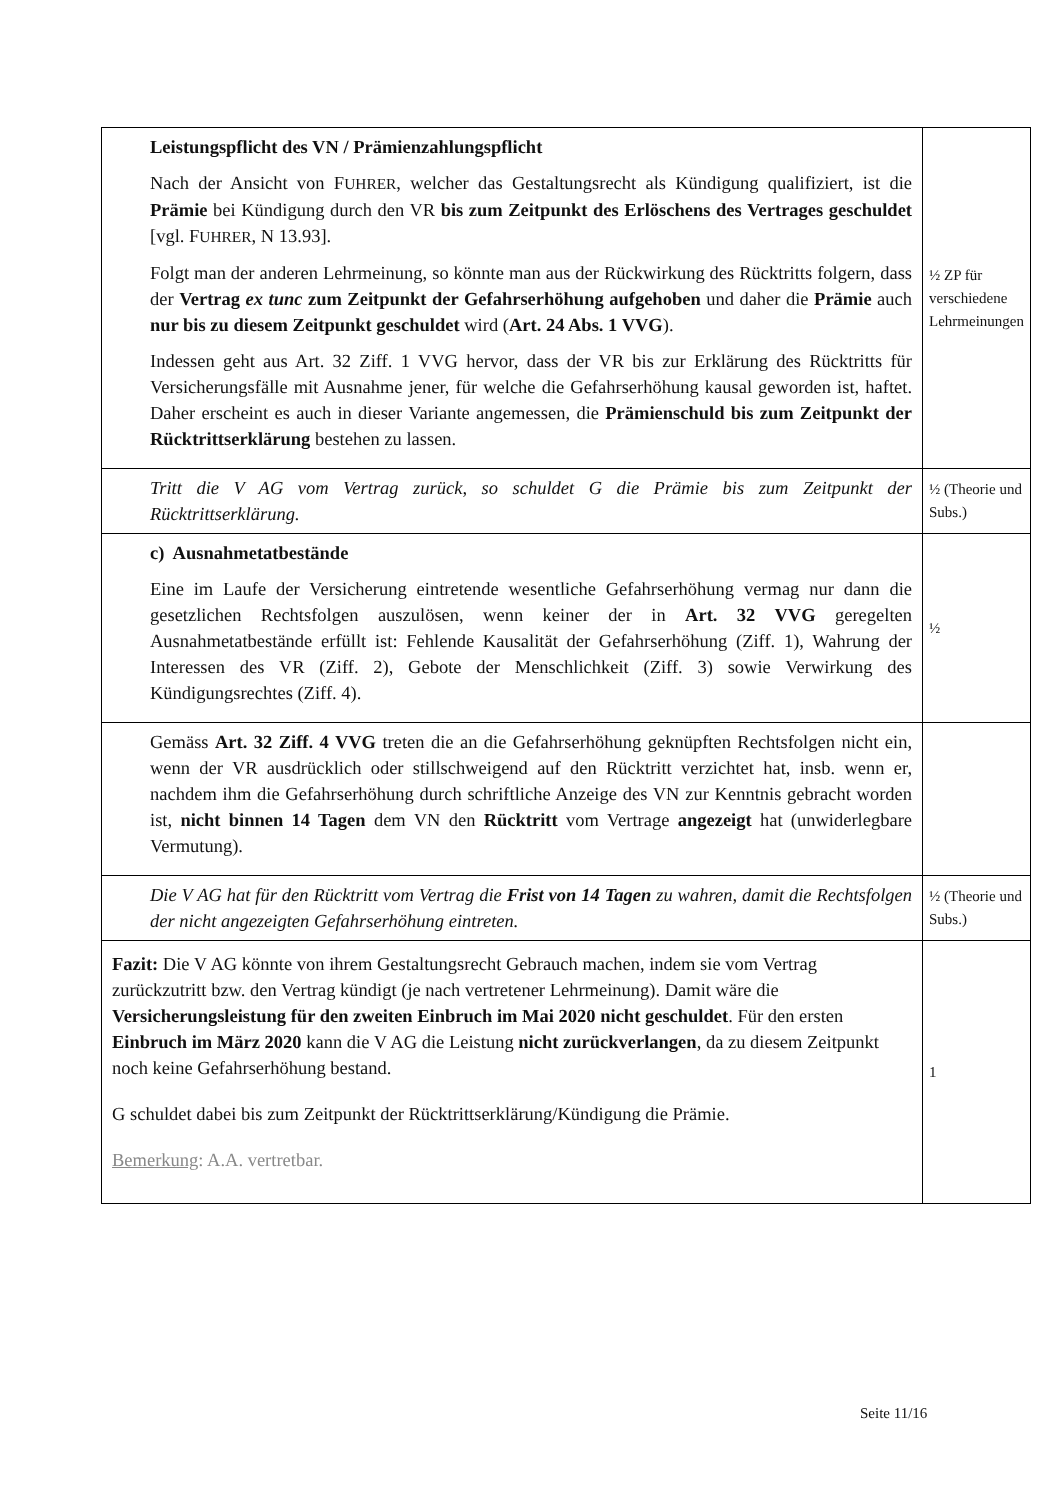| Leistungspflicht des VN / Prämienzahlungspflicht Nach der Ansicht von F UHRER , welcher das Gestaltungsrecht als Kündigung qualifiziert, ist die Prämie bei Kündigung durch den VR bis zum Zeitpunkt des Erlöschens des Vertrages geschuldet [vgl. F UHRER , N 13.93]. Folgt man der anderen Lehrmeinung, so könnte man aus der Rückwirkung des Rücktritts folgern, dass der Vertrag ex tunc zum Zeitpunkt der Gefahrserhöhung aufgehoben und daher die Prämie auch nur bis zu diesem Zeitpunkt geschuldet wird ( Art. 24 Abs. 1 VVG ). Indessen geht aus Art. 32 Ziff. 1 VVG hervor, dass der VR bis zur Erklärung des Rücktritts für Versicherungsfälle mit Ausnahme jener, für welche die Gefahrserhöhung kausal geworden ist, haftet. Daher erscheint es auch in dieser Variante angemessen, die Prämienschuld bis zum Zeitpunkt der Rücktrittserklärung bestehen zu lassen. | ½ ZP für verschiedene Lehrmeinungen |
| Tritt die V AG vom Vertrag zurück, so schuldet G die Prämie bis zum Zeitpunkt der Rücktrittserklärung. | ½ (Theorie und Subs.) |
| c) Ausnahmetatbestände Eine im Laufe der Versicherung eintretende wesentliche Gefahrserhöhung vermag nur dann die gesetzlichen Rechtsfolgen auszulösen, wenn keiner der in Art. 32 VVG geregelten Ausnahmetatbestände erfüllt ist: Fehlende Kausalität der Gefahrserhöhung (Ziff. 1), Wahrung der Interessen des VR (Ziff. 2), Gebote der Menschlichkeit (Ziff. 3) sowie Verwirkung des Kündigungsrechtes (Ziff. 4). | ½ |
| Gemäss Art. 32 Ziff. 4 VVG treten die an die Gefahrserhöhung geknüpften Rechtsfolgen nicht ein, wenn der VR ausdrücklich oder stillschweigend auf den Rücktritt verzichtet hat, insb. wenn er, nachdem ihm die Gefahrserhöhung durch schriftliche Anzeige des VN zur Kenntnis gebracht worden ist, nicht binnen 14 Tagen dem VN den Rücktritt vom Vertrage angezeigt hat (unwiderlegbare Vermutung). | |
| Die V AG hat für den Rücktritt vom Vertrag die Frist von 14 Tagen zu wahren, damit die Rechtsfolgen der nicht angezeigten Gefahrserhöhung eintreten. | ½ (Theorie und Subs.) |
| Fazit: Die V AG könnte von ihrem Gestaltungsrecht Gebrauch machen, indem sie vom Vertrag zurückzutritt bzw. den Vertrag kündigt (je nach vertretener Lehrmeinung). Damit wäre die Versicherungsleistung für den zweiten Einbruch im Mai 2020 nicht geschuldet . Für den ersten Einbruch im März 2020 kann die V AG die Leistung nicht zurückverlangen , da zu diesem Zeitpunkt noch keine Gefahrserhöhung bestand. G schuldet dabei bis zum Zeitpunkt der Rücktrittserklärung/Kündigung die Prämie. Bemerkung : A.A. vertretbar. | 1 |
Seite 11/16